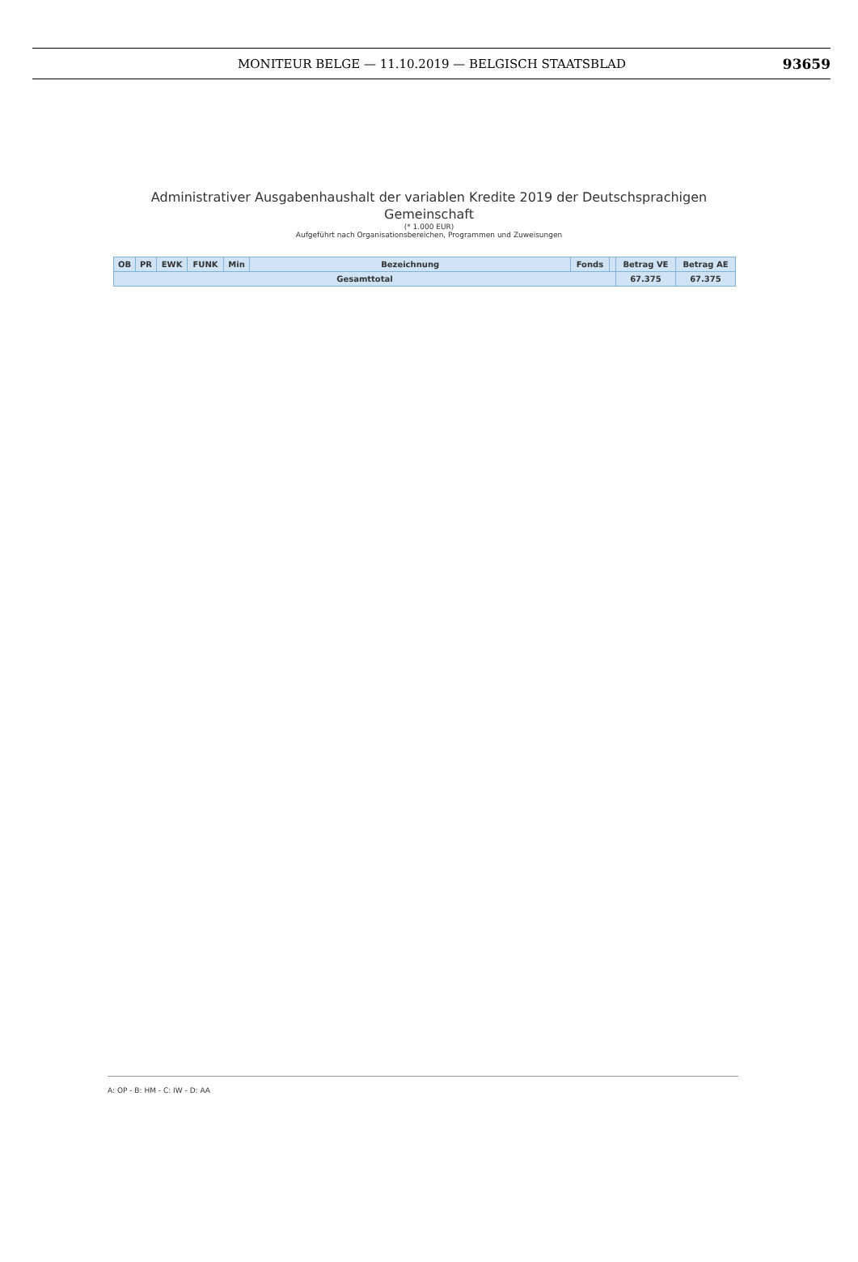MONITEUR BELGE — 11.10.2019 — BELGISCH STAATSBLAD
93659
Administrativer Ausgabenhaushalt der variablen Kredite 2019 der Deutschsprachigen
Gemeinschaft
(* 1.000 EUR)
Aufgeführt nach Organisationsbereichen, Programmen und Zuweisungen
| OB | PR | EWK | FUNK | Min | Bezeichnung | Fonds | | Betrag VE | Betrag AE |
| --- | --- | --- | --- | --- | --- | --- | --- | --- | --- |
| Gesamttotal | | | | | | | | 67.375 | 67.375 |
A: OP - B: HM - C: IW - D: AA